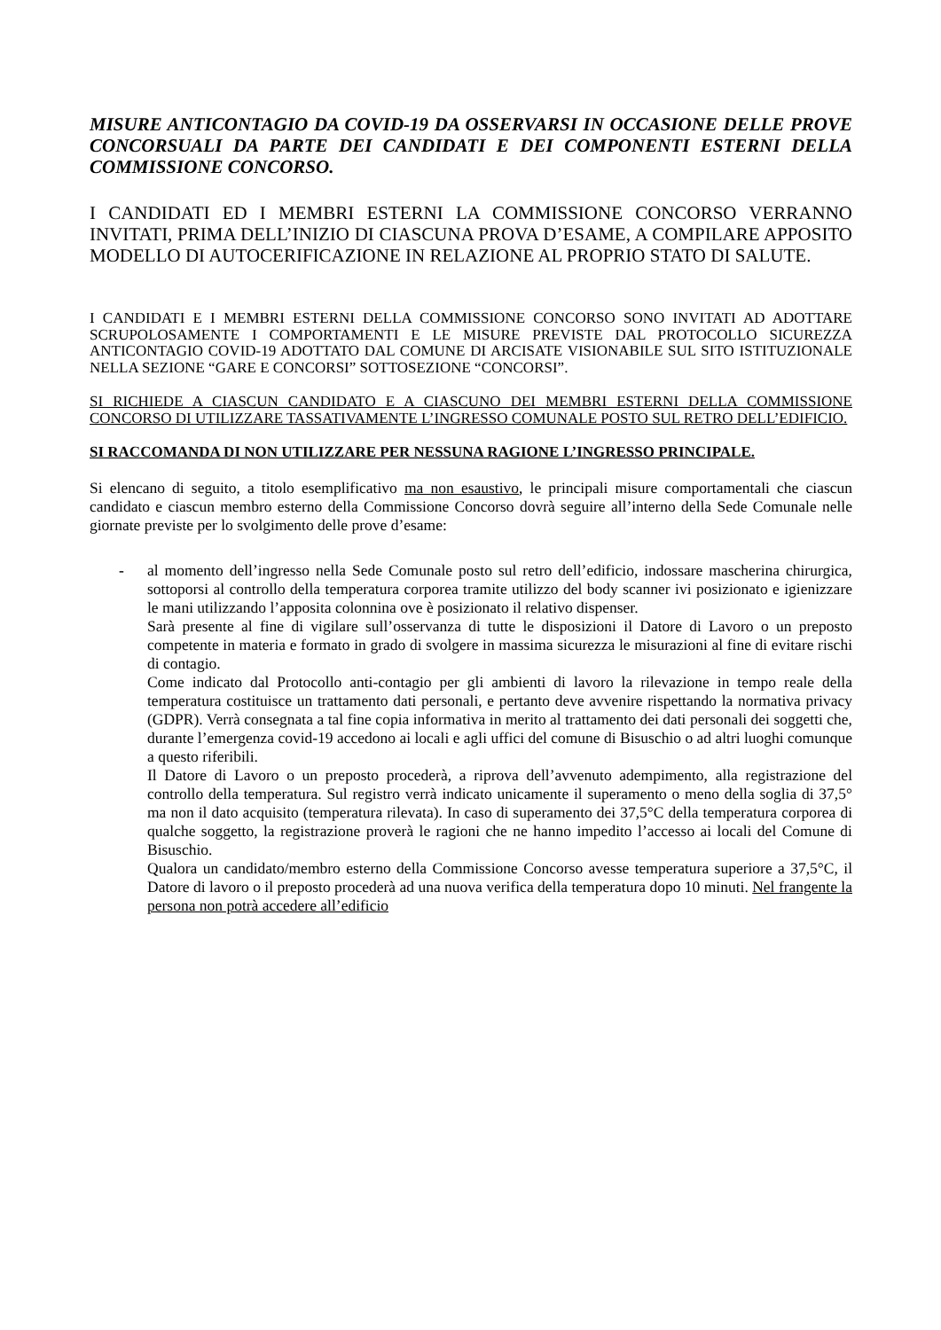MISURE ANTICONTAGIO DA COVID-19 DA OSSERVARSI IN OCCASIONE DELLE PROVE CONCORSUALI DA PARTE DEI CANDIDATI E DEI COMPONENTI ESTERNI DELLA COMMISSIONE CONCORSO.
I CANDIDATI ED I MEMBRI ESTERNI LA COMMISSIONE CONCORSO VERRANNO INVITATI, PRIMA DELL’INIZIO DI CIASCUNA PROVA D’ESAME, A COMPILARE APPOSITO MODELLO DI AUTOCERIFICAZIONE IN RELAZIONE AL PROPRIO STATO DI SALUTE.
I CANDIDATI E I MEMBRI ESTERNI DELLA COMMISSIONE CONCORSO SONO INVITATI AD ADOTTARE SCRUPOLOSAMENTE I COMPORTAMENTI E LE MISURE PREVISTE DAL PROTOCOLLO SICUREZZA ANTICONTAGIO COVID-19 ADOTTATO DAL COMUNE DI ARCISATE VISIONABILE SUL SITO ISTITUZIONALE NELLA SEZIONE “GARE E CONCORSI” SOTTOSEZIONE “CONCORSI”.
SI RICHIEDE A CIASCUN CANDIDATO E A CIASCUNO DEI MEMBRI ESTERNI DELLA COMMISSIONE CONCORSO DI UTILIZZARE TASSATIVAMENTE L’INGRESSO COMUNALE POSTO SUL RETRO DELL’EDIFICIO.
SI RACCOMANDA DI NON UTILIZZARE PER NESSUNA RAGIONE L’INGRESSO PRINCIPALE.
Si elencano di seguito, a titolo esemplificativo ma non esaustivo, le principali misure comportamentali che ciascun candidato e ciascun membro esterno della Commissione Concorso dovrà seguire all’interno della Sede Comunale nelle giornate previste per lo svolgimento delle prove d’esame:
-
al momento dell’ingresso nella Sede Comunale posto sul retro dell’edificio, indossare mascherina chirurgica, sottoporsi al controllo della temperatura corporea tramite utilizzo del body scanner ivi posizionato e igienizzare le mani utilizzando l’apposita colonnina ove è posizionato il relativo dispenser.
Sarà presente al fine di vigilare sull’osservanza di tutte le disposizioni il Datore di Lavoro o un preposto competente in materia e formato in grado di svolgere in massima sicurezza le misurazioni al fine di evitare rischi di contagio.
Come indicato dal Protocollo anti-contagio per gli ambienti di lavoro la rilevazione in tempo reale della temperatura costituisce un trattamento dati personali, e pertanto deve avvenire rispettando la normativa privacy (GDPR). Verrà consegnata a tal fine copia informativa in merito al trattamento dei dati personali dei soggetti che, durante l’emergenza covid-19 accedono ai locali e agli uffici del comune di Bisuschio o ad altri luoghi comunque a questo riferibili.
Il Datore di Lavoro o un preposto procederà, a riprova dell’avvenuto adempimento, alla registrazione del controllo della temperatura. Sul registro verrà indicato unicamente il superamento o meno della soglia di 37,5° ma non il dato acquisito (temperatura rilevata). In caso di superamento dei 37,5°C della temperatura corporea di qualche soggetto, la registrazione proverà le ragioni che ne hanno impedito l’accesso ai locali del Comune di Bisuschio.
Qualora un candidato/membro esterno della Commissione Concorso avesse temperatura superiore a 37,5°C, il Datore di lavoro o il preposto procederà ad una nuova verifica della temperatura dopo 10 minuti. Nel frangente la persona non potrà accedere all’edificio